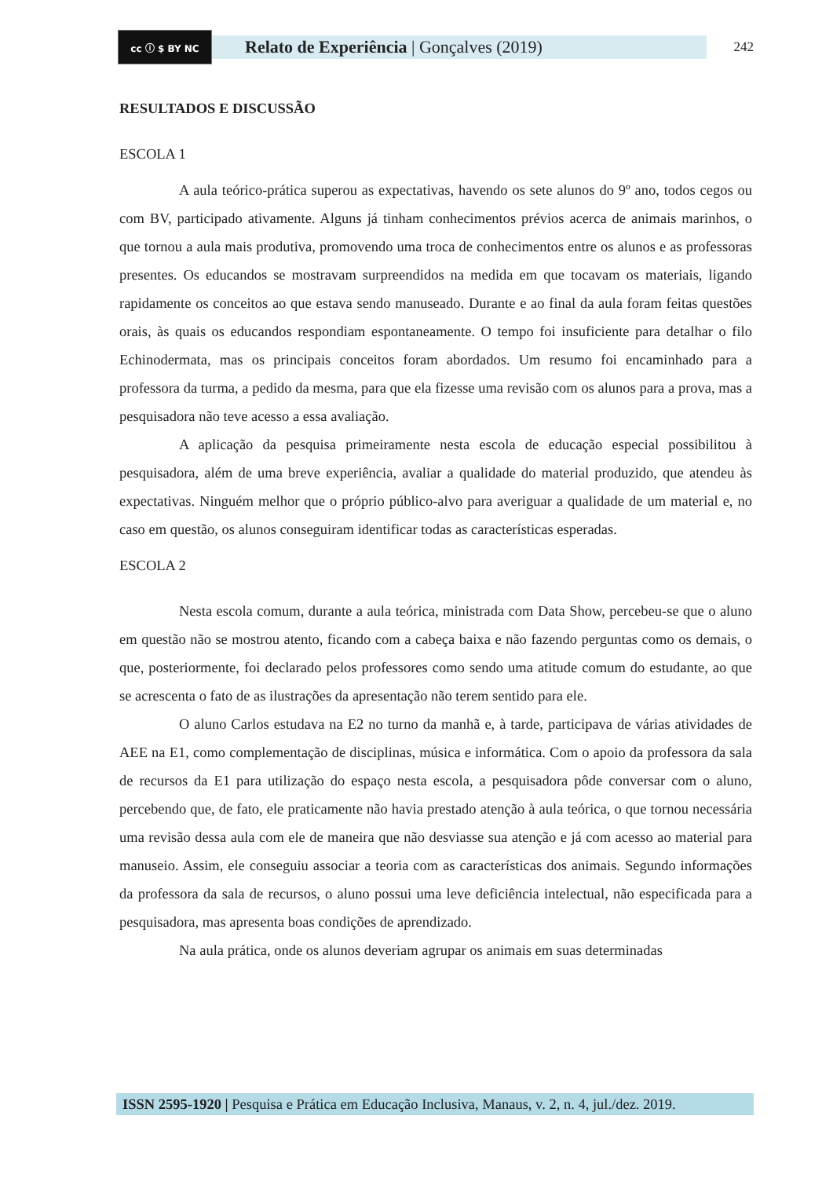cc ⓘ $ BY NC
Relato de Experiência | Gonçalves (2019)
242
RESULTADOS E DISCUSSÃO
ESCOLA 1
A aula teórico-prática superou as expectativas, havendo os sete alunos do 9º ano, todos cegos ou com BV, participado ativamente. Alguns já tinham conhecimentos prévios acerca de animais marinhos, o que tornou a aula mais produtiva, promovendo uma troca de conhecimentos entre os alunos e as professoras presentes. Os educandos se mostravam surpreendidos na medida em que tocavam os materiais, ligando rapidamente os conceitos ao que estava sendo manuseado. Durante e ao final da aula foram feitas questões orais, às quais os educandos respondiam espontaneamente. O tempo foi insuficiente para detalhar o filo Echinodermata, mas os principais conceitos foram abordados. Um resumo foi encaminhado para a professora da turma, a pedido da mesma, para que ela fizesse uma revisão com os alunos para a prova, mas a pesquisadora não teve acesso a essa avaliação.
A aplicação da pesquisa primeiramente nesta escola de educação especial possibilitou à pesquisadora, além de uma breve experiência, avaliar a qualidade do material produzido, que atendeu às expectativas. Ninguém melhor que o próprio público-alvo para averiguar a qualidade de um material e, no caso em questão, os alunos conseguiram identificar todas as características esperadas.
ESCOLA 2
Nesta escola comum, durante a aula teórica, ministrada com Data Show, percebeu-se que o aluno em questão não se mostrou atento, ficando com a cabeça baixa e não fazendo perguntas como os demais, o que, posteriormente, foi declarado pelos professores como sendo uma atitude comum do estudante, ao que se acrescenta o fato de as ilustrações da apresentação não terem sentido para ele.
O aluno Carlos estudava na E2 no turno da manhã e, à tarde, participava de várias atividades de AEE na E1, como complementação de disciplinas, música e informática. Com o apoio da professora da sala de recursos da E1 para utilização do espaço nesta escola, a pesquisadora pôde conversar com o aluno, percebendo que, de fato, ele praticamente não havia prestado atenção à aula teórica, o que tornou necessária uma revisão dessa aula com ele de maneira que não desviasse sua atenção e já com acesso ao material para manuseio. Assim, ele conseguiu associar a teoria com as características dos animais. Segundo informações da professora da sala de recursos, o aluno possui uma leve deficiência intelectual, não especificada para a pesquisadora, mas apresenta boas condições de aprendizado.
Na aula prática, onde os alunos deveriam agrupar os animais em suas determinadas
ISSN 2595-1920 | Pesquisa e Prática em Educação Inclusiva, Manaus, v. 2, n. 4, jul./dez. 2019.